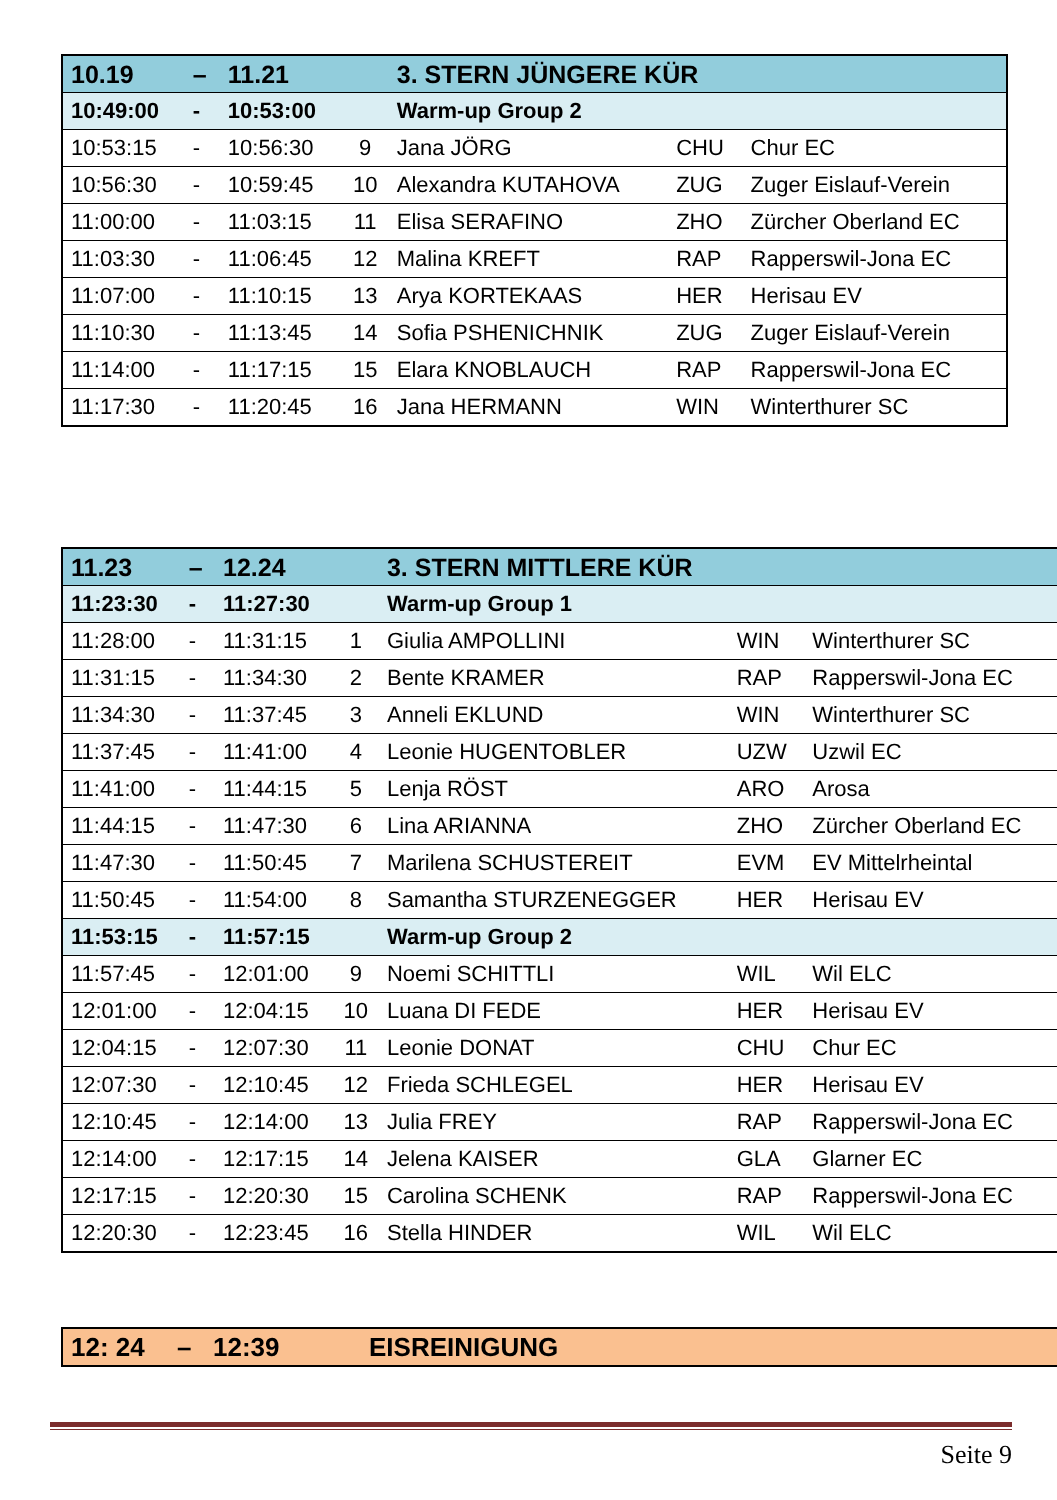| 10.19 | – | 11.21 | | 3. STERN JÜNGERE KÜR | | |
| --- | --- | --- | --- | --- | --- | --- |
| 10:49:00 | - | 10:53:00 | | Warm-up Group 2 | | |
| 10:53:15 | - | 10:56:30 | 9 | Jana JÖRG | CHU | Chur EC |
| 10:56:30 | - | 10:59:45 | 10 | Alexandra KUTAHOVA | ZUG | Zuger Eislauf-Verein |
| 11:00:00 | - | 11:03:15 | 11 | Elisa SERAFINO | ZHO | Zürcher Oberland EC |
| 11:03:30 | - | 11:06:45 | 12 | Malina KREFT | RAP | Rapperswil-Jona EC |
| 11:07:00 | - | 11:10:15 | 13 | Arya KORTEKAAS | HER | Herisau EV |
| 11:10:30 | - | 11:13:45 | 14 | Sofia PSHENICHNIK | ZUG | Zuger Eislauf-Verein |
| 11:14:00 | - | 11:17:15 | 15 | Elara KNOBLAUCH | RAP | Rapperswil-Jona EC |
| 11:17:30 | - | 11:20:45 | 16 | Jana HERMANN | WIN | Winterthurer SC |
| 11.23 | – | 12.24 | | 3. STERN MITTLERE KÜR | | |
| --- | --- | --- | --- | --- | --- | --- |
| 11:23:30 | - | 11:27:30 | | Warm-up Group 1 | | |
| 11:28:00 | - | 11:31:15 | 1 | Giulia AMPOLLINI | WIN | Winterthurer SC |
| 11:31:15 | - | 11:34:30 | 2 | Bente KRAMER | RAP | Rapperswil-Jona EC |
| 11:34:30 | - | 11:37:45 | 3 | Anneli EKLUND | WIN | Winterthurer SC |
| 11:37:45 | - | 11:41:00 | 4 | Leonie HUGENTOBLER | UZW | Uzwil EC |
| 11:41:00 | - | 11:44:15 | 5 | Lenja RÖST | ARO | Arosa |
| 11:44:15 | - | 11:47:30 | 6 | Lina ARIANNA | ZHO | Zürcher Oberland EC |
| 11:47:30 | - | 11:50:45 | 7 | Marilena SCHUSTEREIT | EVM | EV Mittelrheintal |
| 11:50:45 | - | 11:54:00 | 8 | Samantha STURZENEGGER | HER | Herisau EV |
| 11:53:15 | - | 11:57:15 | | Warm-up Group 2 | | |
| 11:57:45 | - | 12:01:00 | 9 | Noemi SCHITTLI | WIL | Wil ELC |
| 12:01:00 | - | 12:04:15 | 10 | Luana DI FEDE | HER | Herisau EV |
| 12:04:15 | - | 12:07:30 | 11 | Leonie DONAT | CHU | Chur EC |
| 12:07:30 | - | 12:10:45 | 12 | Frieda SCHLEGEL | HER | Herisau EV |
| 12:10:45 | - | 12:14:00 | 13 | Julia FREY | RAP | Rapperswil-Jona EC |
| 12:14:00 | - | 12:17:15 | 14 | Jelena KAISER | GLA | Glarner EC |
| 12:17:15 | - | 12:20:30 | 15 | Carolina SCHENK | RAP | Rapperswil-Jona EC |
| 12:20:30 | - | 12:23:45 | 16 | Stella HINDER | WIL | Wil ELC |
| 12: 24 | – | 12:39 | EISREINIGUNG |
Seite 9